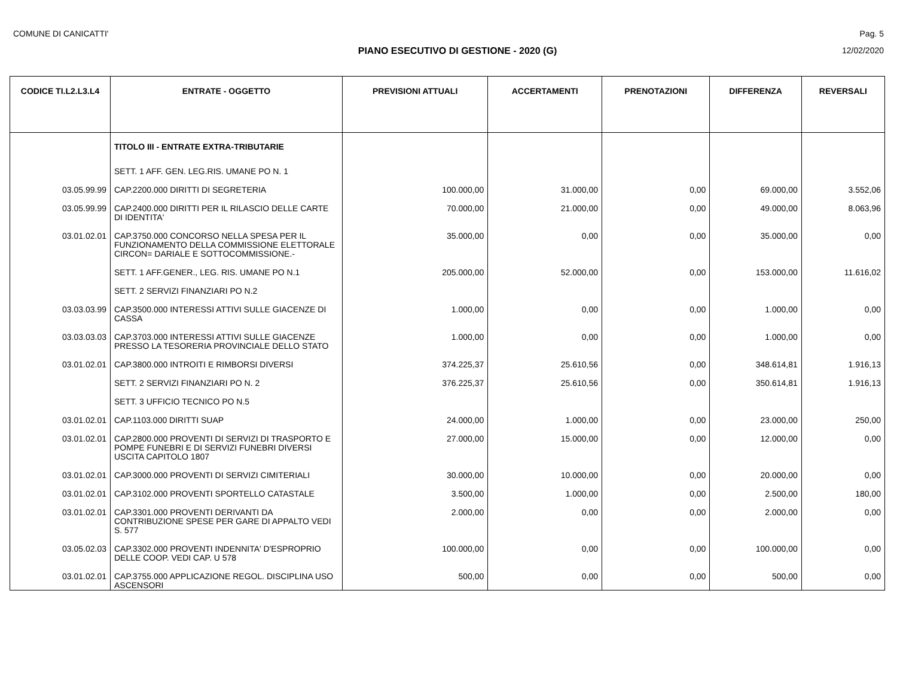COMUNE DI CANICATTI' Pag. 5
PIANO ESECUTIVO DI GESTIONE - 2020 (G) 12/02/2020
| CODICE TI.L2.L3.L4 | ENTRATE - OGGETTO | PREVISIONI ATTUALI | ACCERTAMENTI | PRENOTAZIONI | DIFFERENZA | REVERSALI |
| --- | --- | --- | --- | --- | --- | --- |
| | TITOLO III - ENTRATE EXTRA-TRIBUTARIE | | | | | |
| | SETT. 1 AFF. GEN. LEG.RIS. UMANE PO N. 1 | | | | | |
| 03.05.99.99 | CAP.2200.000 DIRITTI DI SEGRETERIA | 100.000,00 | 31.000,00 | 0,00 | 69.000,00 | 3.552,06 |
| 03.05.99.99 | CAP.2400.000 DIRITTI PER IL RILASCIO DELLE CARTE DI IDENTITA' | 70.000,00 | 21.000,00 | 0,00 | 49.000,00 | 8.063,96 |
| 03.01.02.01 | CAP.3750.000 CONCORSO NELLA SPESA PER IL FUNZIONAMENTO DELLA COMMISSIONE ELETTORALE CIRCON= DARIALE E SOTTOCOMMISSIONE.- | 35.000,00 | 0,00 | 0,00 | 35.000,00 | 0,00 |
| | SETT. 1 AFF.GENER., LEG. RIS. UMANE PO N.1 | 205.000,00 | 52.000,00 | 0,00 | 153.000,00 | 11.616,02 |
| | SETT. 2 SERVIZI FINANZIARI PO N.2 | | | | | |
| 03.03.03.99 | CAP.3500.000 INTERESSI ATTIVI SULLE GIACENZE DI CASSA | 1.000,00 | 0,00 | 0,00 | 1.000,00 | 0,00 |
| 03.03.03.03 | CAP.3703.000 INTERESSI ATTIVI SULLE GIACENZE PRESSO LA TESORERIA PROVINCIALE DELLO STATO | 1.000,00 | 0,00 | 0,00 | 1.000,00 | 0,00 |
| 03.01.02.01 | CAP.3800.000 INTROITI E RIMBORSI DIVERSI | 374.225,37 | 25.610,56 | 0,00 | 348.614,81 | 1.916,13 |
| | SETT. 2 SERVIZI FINANZIARI PO N. 2 | 376.225,37 | 25.610,56 | 0,00 | 350.614,81 | 1.916,13 |
| | SETT. 3 UFFICIO TECNICO PO N.5 | | | | | |
| 03.01.02.01 | CAP.1103.000 DIRITTI SUAP | 24.000,00 | 1.000,00 | 0,00 | 23.000,00 | 250,00 |
| 03.01.02.01 | CAP.2800.000 PROVENTI DI SERVIZI DI TRASPORTO E POMPE FUNEBRI E DI SERVIZI FUNEBRI DIVERSI USCITA CAPITOLO 1807 | 27.000,00 | 15.000,00 | 0,00 | 12.000,00 | 0,00 |
| 03.01.02.01 | CAP.3000.000 PROVENTI DI SERVIZI CIMITERIALI | 30.000,00 | 10.000,00 | 0,00 | 20.000,00 | 0,00 |
| 03.01.02.01 | CAP.3102.000 PROVENTI SPORTELLO CATASTALE | 3.500,00 | 1.000,00 | 0,00 | 2.500,00 | 180,00 |
| 03.01.02.01 | CAP.3301.000 PROVENTI DERIVANTI DA CONTRIBUZIONE SPESE PER GARE DI APPALTO VEDI S. 577 | 2.000,00 | 0,00 | 0,00 | 2.000,00 | 0,00 |
| 03.05.02.03 | CAP.3302.000 PROVENTI INDENNITA' D'ESPROPRIO DELLE COOP. VEDI CAP. U 578 | 100.000,00 | 0,00 | 0,00 | 100.000,00 | 0,00 |
| 03.01.02.01 | CAP.3755.000 APPLICAZIONE REGOL. DISCIPLINA USO ASCENSORI | 500,00 | 0,00 | 0,00 | 500,00 | 0,00 |